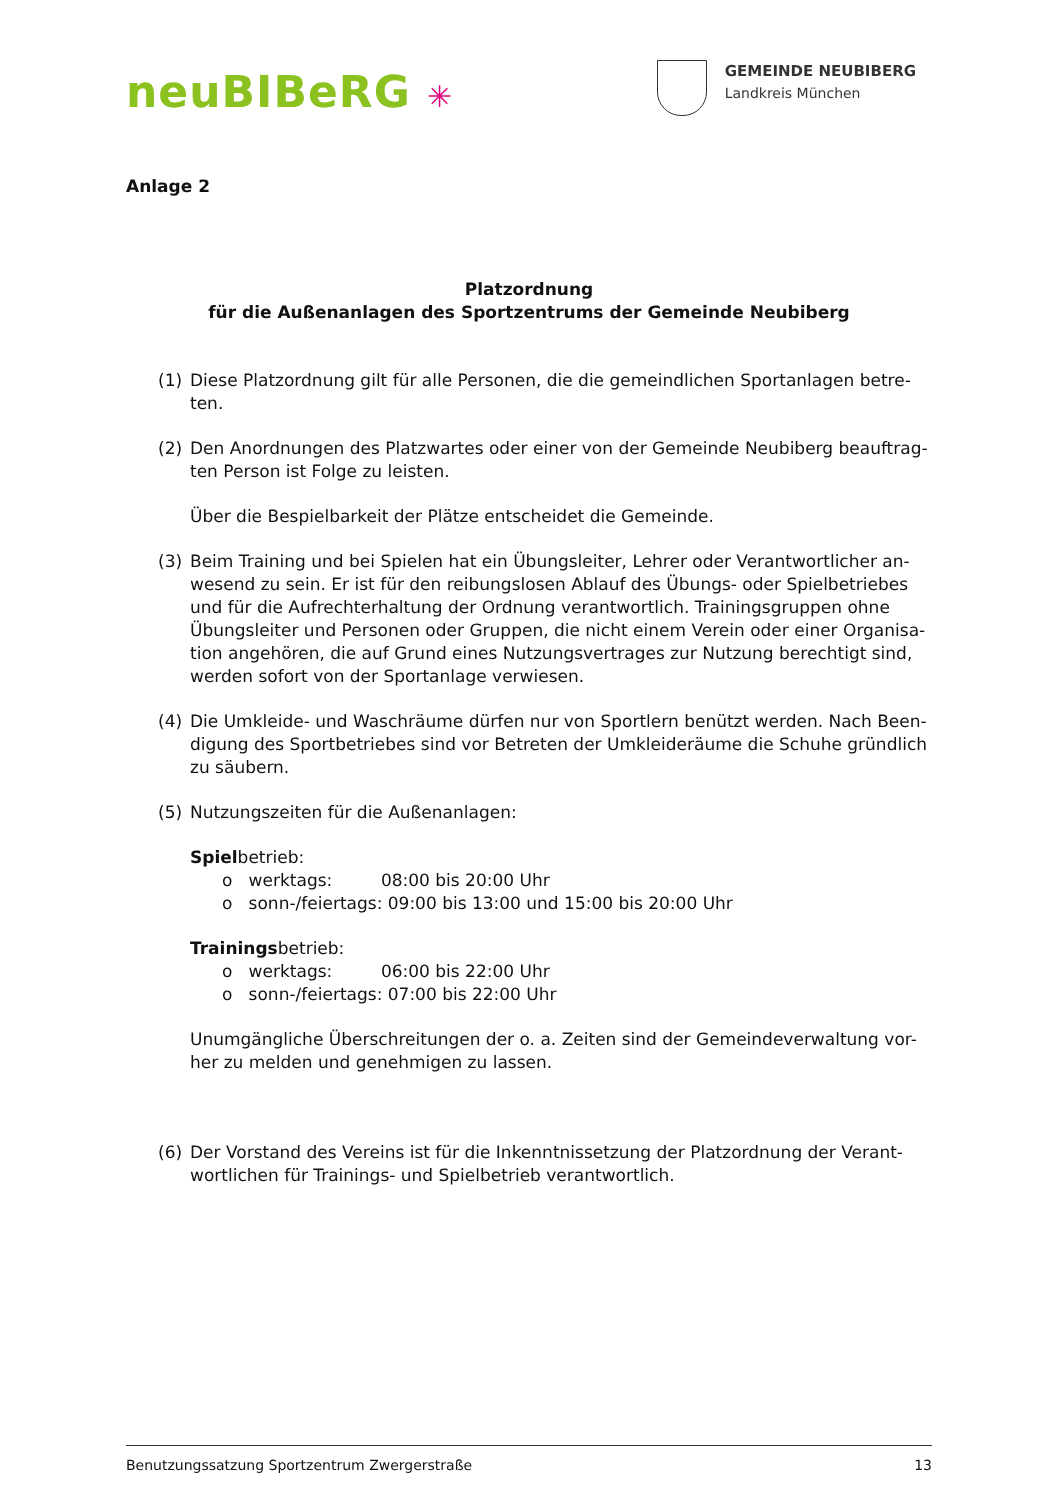neuBIBeRG ✳
GEMEINDE NEUBIBERG
Landkreis München
Anlage 2
Platzordnung
für die Außenanlagen des Sportzentrums der Gemeinde Neubiberg
(1) Diese Platzordnung gilt für alle Personen, die die gemeindlichen Sportanlagen betre-ten.
(2) Den Anordnungen des Platzwartes oder einer von der Gemeinde Neubiberg beauftrag-ten Person ist Folge zu leisten.
Über die Bespielbarkeit der Plätze entscheidet die Gemeinde.
(3) Beim Training und bei Spielen hat ein Übungsleiter, Lehrer oder Verantwortlicher an-wesend zu sein. Er ist für den reibungslosen Ablauf des Übungs- oder Spielbetriebes und für die Aufrechterhaltung der Ordnung verantwortlich. Trainingsgruppen ohne Übungsleiter und Personen oder Gruppen, die nicht einem Verein oder einer Organisa-tion angehören, die auf Grund eines Nutzungsvertrages zur Nutzung berechtigt sind, werden sofort von der Sportanlage verwiesen.
(4) Die Umkleide- und Waschräume dürfen nur von Sportlern benützt werden. Nach Been-digung des Sportbetriebes sind vor Betreten der Umkleideräume die Schuhe gründlich zu säubern.
(5) Nutzungszeiten für die Außenanlagen:
Spielbetrieb:
o werktags: 08:00 bis 20:00 Uhr
o sonn-/feiertags: 09:00 bis 13:00 und 15:00 bis 20:00 Uhr
Trainingsbetrieb:
o werktags: 06:00 bis 22:00 Uhr
o sonn-/feiertags: 07:00 bis 22:00 Uhr
Unumgängliche Überschreitungen der o. a. Zeiten sind der Gemeindeverwaltung vor-her zu melden und genehmigen zu lassen.
(6) Der Vorstand des Vereins ist für die Inkenntnissetzung der Platzordnung der Verant-wortlichen für Trainings- und Spielbetrieb verantwortlich.
Benutzungssatzung Sportzentrum Zwergerstraße 13